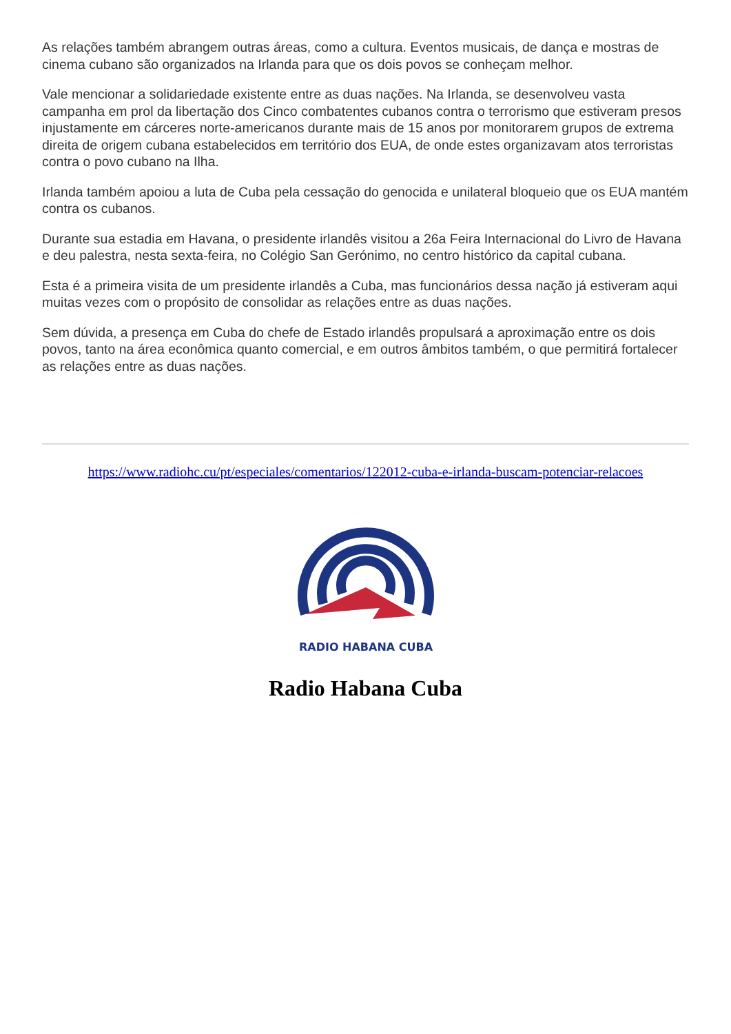As relações também abrangem outras áreas, como a cultura. Eventos musicais, de dança e mostras de cinema cubano são organizados na Irlanda para que os dois povos se conheçam melhor.
Vale mencionar a solidariedade existente entre as duas nações. Na Irlanda, se desenvolveu vasta campanha em prol da libertação dos Cinco combatentes cubanos contra o terrorismo que estiveram presos injustamente em cárceres norte-americanos durante mais de 15 anos por monitorarem grupos de extrema direita de origem cubana estabelecidos em território dos EUA, de onde estes organizavam atos terroristas contra o povo cubano na Ilha.
Irlanda também apoiou a luta de Cuba pela cessação do genocida e unilateral bloqueio que os EUA mantém contra os cubanos.
Durante sua estadia em Havana, o presidente irlandês visitou a 26a Feira Internacional do Livro de Havana e deu palestra, nesta sexta-feira, no Colégio San Gerónimo, no centro histórico da capital cubana.
Esta é a primeira visita de um presidente irlandês a Cuba, mas funcionários dessa nação já estiveram aqui muitas vezes com o propósito de consolidar as relações entre as duas nações.
Sem dúvida, a presença em Cuba do chefe de Estado irlandês propulsará a aproximação entre os dois povos, tanto na área econômica quanto comercial, e em outros âmbitos também, o que permitirá fortalecer as relações entre as duas nações.
https://www.radiohc.cu/pt/especiales/comentarios/122012-cuba-e-irlanda-buscam-potenciar-relacoes
RADIO HABANA CUBA
Radio Habana Cuba